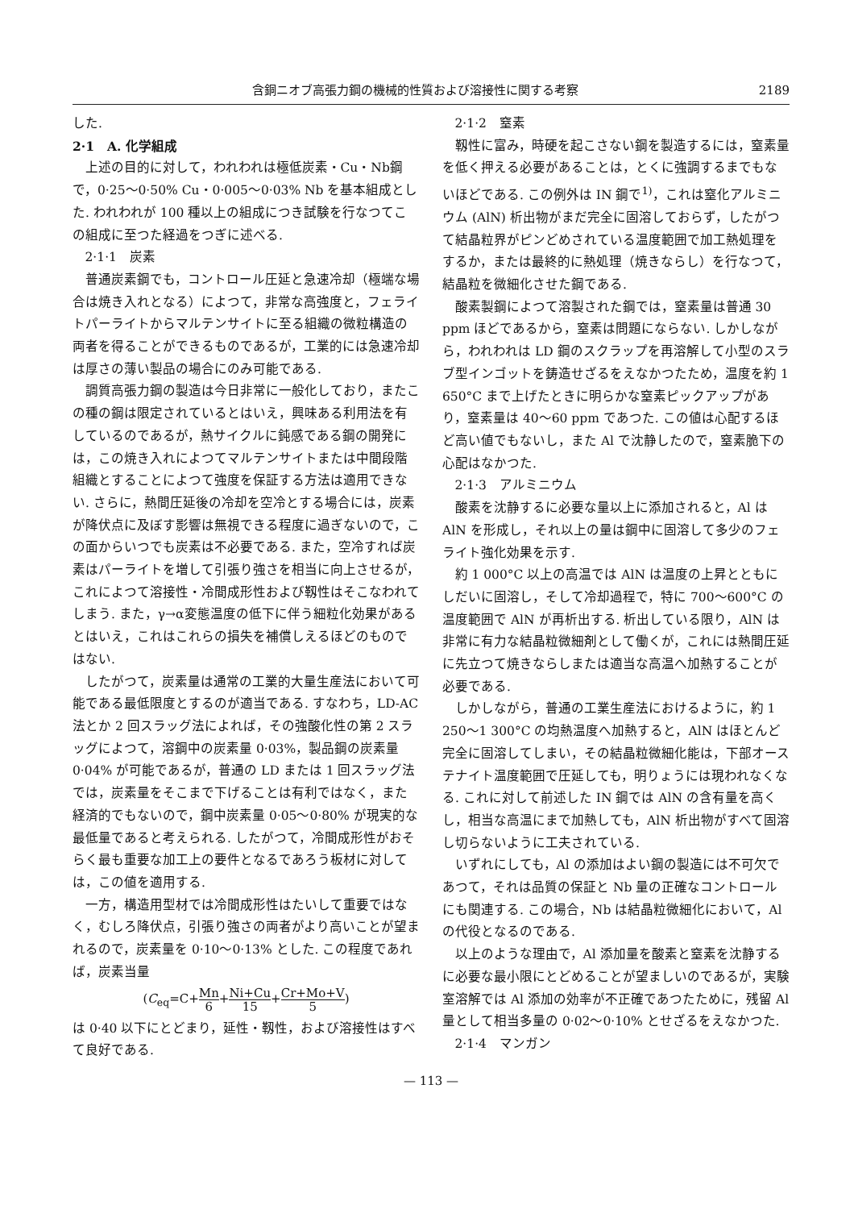含銅ニオブ高張力鋼の機械的性質および溶接性に関する考察 2189
した.
2·1　A. 化学組成
上述の目的に対して，われわれは極低炭素・Cu・Nb鋼で，0·25～0·50% Cu・0·005～0·03% Nb を基本組成とした. われわれが 100 種以上の組成につき試験を行なつてこの組成に至つた経過をつぎに述べる.
2·1·1　炭素
普通炭素鋼でも，コントロール圧延と急速冷却（極端な場合は焼き入れとなる）によつて，非常な高強度と，フェライトパーライトからマルテンサイトに至る組織の微粒構造の両者を得ることができるものであるが，工業的には急速冷却は厚さの薄い製品の場合にのみ可能である.
調質高張力鋼の製造は今日非常に一般化しており，またこの種の鋼は限定されているとはいえ，興味ある利用法を有しているのであるが，熱サイクルに鈍感である鋼の開発には，この焼き入れによつてマルテンサイトまたは中間段階組織とすることによつて強度を保証する方法は適用できない. さらに，熱間圧延後の冷却を空冷とする場合には，炭素が降伏点に及ぼす影響は無視できる程度に過ぎないので，この面からいつでも炭素は不必要である. また，空冷すれば炭素はパーライトを増して引張り強さを相当に向上させるが，これによつて溶接性・冷間成形性および靱性はそこなわれてしまう. また，γ→α変態温度の低下に伴う細粒化効果があるとはいえ，これはこれらの損失を補償しえるほどのものではない.
したがつて，炭素量は通常の工業的大量生産法において可能である最低限度とするのが適当である. すなわち，LD-AC 法とか 2 回スラッグ法によれば，その強酸化性の第 2 スラッグによつて，溶鋼中の炭素量 0·03%，製品鋼の炭素量 0·04% が可能であるが，普通の LD または 1 回スラッグ法では，炭素量をそこまで下げることは有利ではなく，また経済的でもないので，鋼中炭素量 0·05～0·80% が現実的な最低量であると考えられる. したがつて，冷間成形性がおそらく最も重要な加工上の要件となるであろう板材に対しては，この値を適用する.
一方，構造用型材では冷間成形性はたいして重要ではなく，むしろ降伏点，引張り強さの両者がより高いことが望まれるので，炭素量を 0·10～0·13% とした. この程度であれば，炭素当量
(C<sub>eq</sub>=C+Mn 6+Ni+Cu 15+Cr+Mo+V 5)
は 0·40 以下にとどまり，延性・靱性，および溶接性はすべて良好である.
2·1·2　窒素
靱性に富み，時硬を起こさない鋼を製造するには，窒素量を低く押える必要があることは，とくに強調するまでもないほどである. この例外は IN 鋼で<sup>1)</sup>，これは窒化アルミニウム (AlN) 析出物がまだ完全に固溶しておらず，したがつて結晶粒界がピンどめされている温度範囲で加工熱処理をするか，または最終的に熱処理（焼きならし）を行なつて，結晶粒を微細化させた鋼である.
酸素製鋼によつて溶製された鋼では，窒素量は普通 30 ppm ほどであるから，窒素は問題にならない. しかしながら，われわれは LD 鋼のスクラップを再溶解して小型のスラブ型インゴットを鋳造せざるをえなかつたため，温度を約 1 650°C まで上げたときに明らかな窒素ピックアップがあり，窒素量は 40～60 ppm であつた. この値は心配するほど高い値でもないし，また Al で沈静したので，窒素脆下の心配はなかつた.
2·1·3　アルミニウム
酸素を沈静するに必要な量以上に添加されると，Al は AlN を形成し，それ以上の量は鋼中に固溶して多少のフェライト強化効果を示す.
約 1 000°C 以上の高温では AlN は温度の上昇とともにしだいに固溶し，そして冷却過程で，特に 700～600°C の温度範囲で AlN が再析出する. 析出している限り，AlN は非常に有力な結晶粒微細剤として働くが，これには熱間圧延に先立つて焼きならしまたは適当な高温へ加熱することが必要である.
しかしながら，普通の工業生産法におけるように，約 1 250～1 300°C の均熱温度へ加熱すると，AlN はほとんど完全に固溶してしまい，その結晶粒微細化能は，下部オーステナイト温度範囲で圧延しても，明りょうには現われなくなる. これに対して前述した IN 鋼では AlN の含有量を高くし，相当な高温にまで加熱しても，AlN 析出物がすべて固溶し切らないように工夫されている.
いずれにしても，Al の添加はよい鋼の製造には不可欠であつて，それは品質の保証と Nb 量の正確なコントロールにも関連する. この場合，Nb は結晶粒微細化において，Al の代役となるのである.
以上のような理由で，Al 添加量を酸素と窒素を沈静するに必要な最小限にとどめることが望ましいのであるが，実験室溶解では Al 添加の効率が不正確であつたために，残留 Al 量として相当多量の 0·02～0·10% とせざるをえなかつた.
2·1·4　マンガン
— 113 —